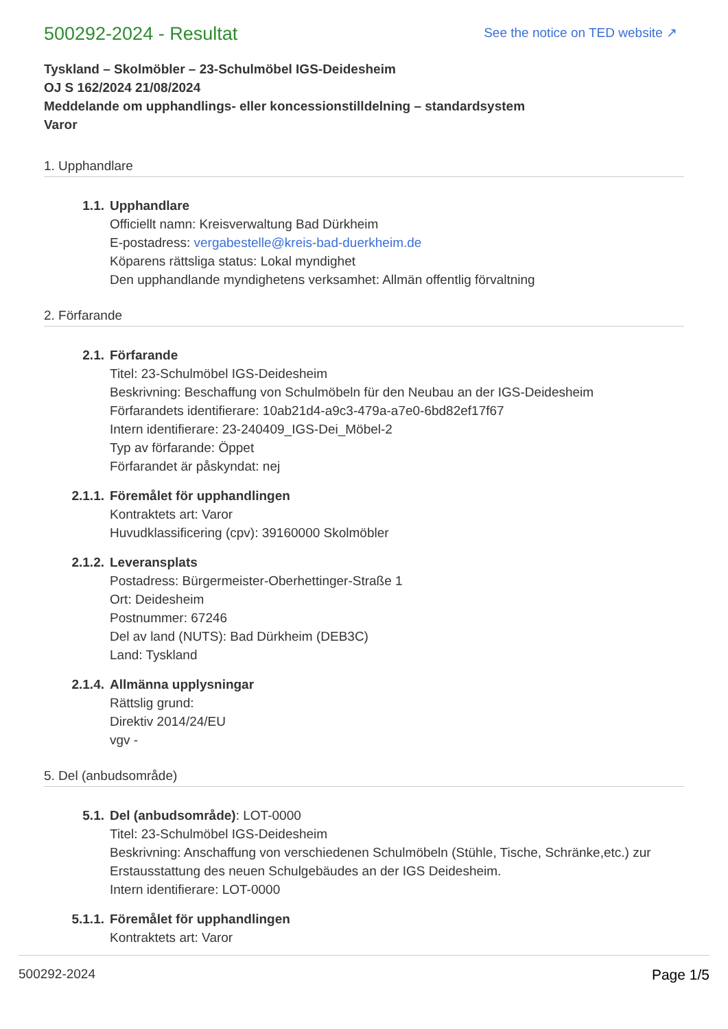500292-2024 - Resultat
See the notice on TED website ↗
Tyskland – Skolmöbler – 23-Schulmöbel IGS-Deidesheim
OJ S 162/2024 21/08/2024
Meddelande om upphandlings- eller koncessionstilldelning – standardsystem
Varor
1. Upphandlare
1.1. Upphandlare
Officiellt namn: Kreisverwaltung Bad Dürkheim
E-postadress: vergabestelle@kreis-bad-duerkheim.de
Köparens rättsliga status: Lokal myndighet
Den upphandlande myndighetens verksamhet: Allmän offentlig förvaltning
2. Förfarande
2.1. Förfarande
Titel: 23-Schulmöbel IGS-Deidesheim
Beskrivning: Beschaffung von Schulmöbeln für den Neubau an der IGS-Deidesheim
Förfarandets identifierare: 10ab21d4-a9c3-479a-a7e0-6bd82ef17f67
Intern identifierare: 23-240409_IGS-Dei_Möbel-2
Typ av förfarande: Öppet
Förfarandet är påskyndat: nej
2.1.1. Föremålet för upphandlingen
Kontraktets art: Varor
Huvudklassificering (cpv): 39160000 Skolmöbler
2.1.2. Leveransplats
Postadress: Bürgermeister-Oberhettinger-Straße 1
Ort: Deidesheim
Postnummer: 67246
Del av land (NUTS): Bad Dürkheim (DEB3C)
Land: Tyskland
2.1.4. Allmänna upplysningar
Rättslig grund:
Direktiv 2014/24/EU
vgv -
5. Del (anbudsområde)
5.1. Del (anbudsområde): LOT-0000
Titel: 23-Schulmöbel IGS-Deidesheim
Beskrivning: Anschaffung von verschiedenen Schulmöbeln (Stühle, Tische, Schränke,etc.) zur Erstausstattung des neuen Schulgebäudes an der IGS Deidesheim.
Intern identifierare: LOT-0000
5.1.1. Föremålet för upphandlingen
Kontraktets art: Varor
500292-2024 Page 1/5